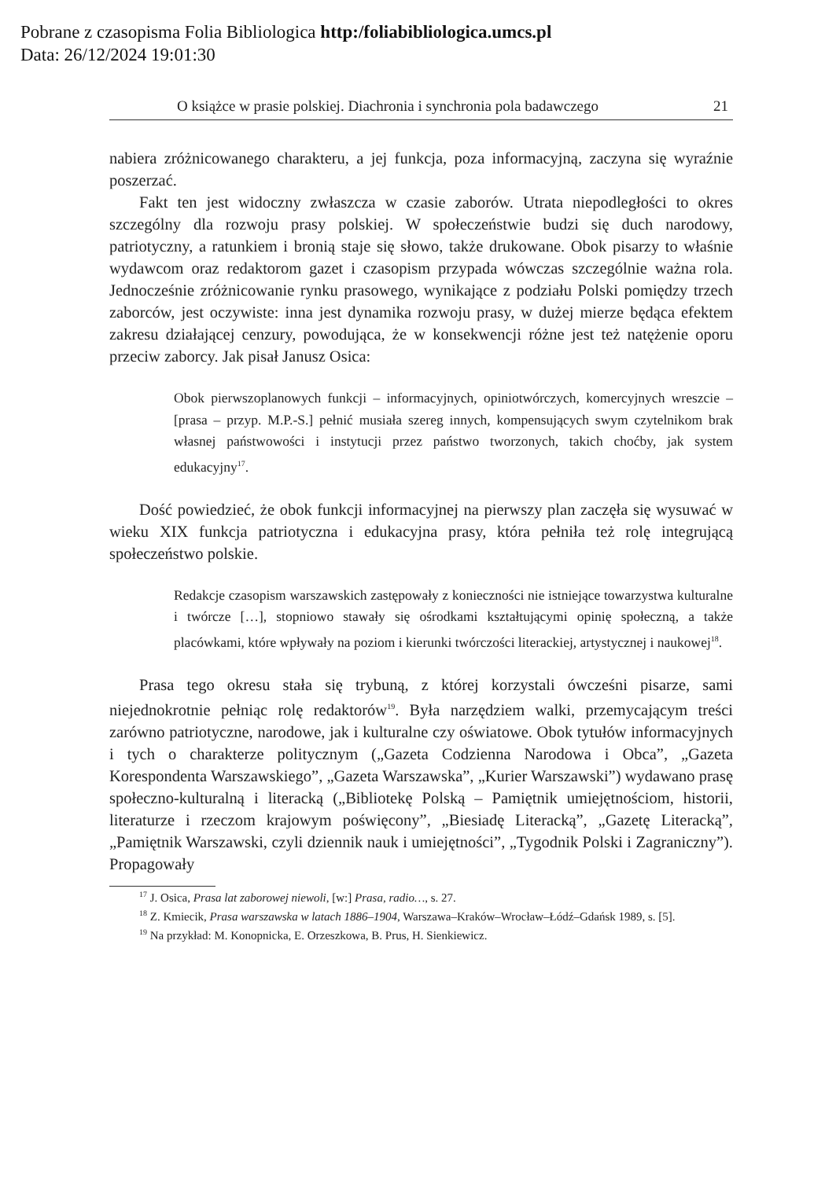Pobrane z czasopisma Folia Bibliologica http:/foliabibliologica.umcs.pl
Data: 26/12/2024 19:01:30
O książce w prasie polskiej. Diachronia i synchronia pola badawczego 21
nabiera zróżnicowanego charakteru, a jej funkcja, poza informacyjną, zaczyna się wyraźnie poszerzać.
Fakt ten jest widoczny zwłaszcza w czasie zaborów. Utrata niepodległości to okres szczególny dla rozwoju prasy polskiej. W społeczeństwie budzi się duch narodowy, patriotyczny, a ratunkiem i bronią staje się słowo, także drukowane. Obok pisarzy to właśnie wydawcom oraz redaktorom gazet i czasopism przypada wówczas szczególnie ważna rola. Jednocześnie zróżnicowanie rynku prasowego, wynikające z podziału Polski pomiędzy trzech zaborców, jest oczywiste: inna jest dynamika rozwoju prasy, w dużej mierze będąca efektem zakresu działającej cenzury, powodująca, że w konsekwencji różne jest też natężenie oporu przeciw zaborcy. Jak pisał Janusz Osica:
Obok pierwszoplanowych funkcji – informacyjnych, opiniotwórczych, komercyjnych wreszcie – [prasa – przyp. M.P.-S.] pełnić musiała szereg innych, kompensujących swym czytelnikom brak własnej państwowości i instytucji przez państwo tworzonych, takich choćby, jak system edukacyjny<sup>17</sup>.
Dość powiedzieć, że obok funkcji informacyjnej na pierwszy plan zaczęła się wysuwać w wieku XIX funkcja patriotyczna i edukacyjna prasy, która pełniła też rolę integrującą społeczeństwo polskie.
Redakcje czasopism warszawskich zastępowały z konieczności nie istniejące towarzystwa kulturalne i twórcze […], stopniowo stawały się ośrodkami kształtującymi opinię społeczną, a także placówkami, które wpływały na poziom i kierunki twórczości literackiej, artystycznej i naukowej<sup>18</sup>.
Prasa tego okresu stała się trybuną, z której korzystali ówcześni pisarze, sami niejednokrotnie pełniąc rolę redaktorów<sup>19</sup>. Była narzędziem walki, przemycającym treści zarówno patriotyczne, narodowe, jak i kulturalne czy oświatowe. Obok tytułów informacyjnych i tych o charakterze politycznym („Gazeta Codzienna Narodowa i Obca”, „Gazeta Korespondenta Warszawskiego”, „Gazeta Warszawska”, „Kurier Warszawski”) wydawano prasę społeczno-kulturalną i literacką („Bibliotekę Polską – Pamiętnik umiejętnościom, historii, literaturze i rzeczom krajowym poświęcony”, „Biesiadę Literacką”, „Gazetę Literacką”, „Pamiętnik Warszawski, czyli dziennik nauk i umiejętności”, „Tygodnik Polski i Zagraniczny”). Propagowały
<sup>17</sup> J. Osica, Prasa lat zaborowej niewoli, [w:] Prasa, radio…, s. 27.
<sup>18</sup> Z. Kmiecik, Prasa warszawska w latach 1886–1904, Warszawa–Kraków–Wrocław–Łódź–Gdańsk 1989, s. [5].
<sup>19</sup> Na przykład: M. Konopnicka, E. Orzeszkowa, B. Prus, H. Sienkiewicz.